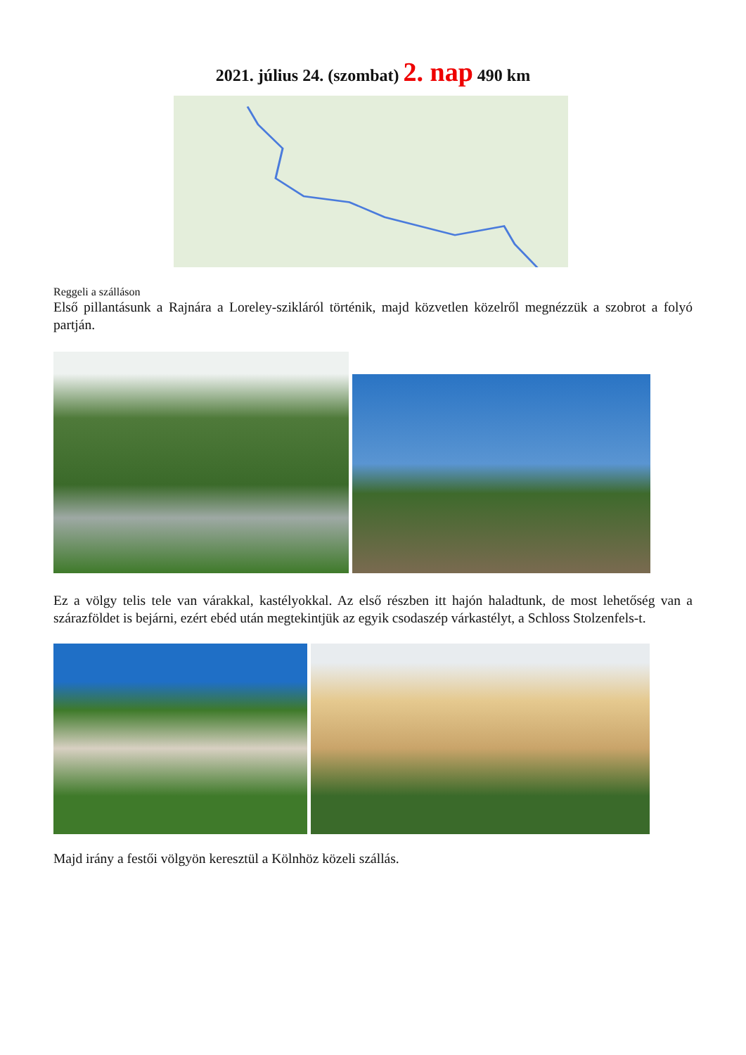2021. július 24. (szombat) 2. nap 490 km
Reggeli a szálláson
Első pillantásunk a Rajnára a Loreley-szikláról történik, majd közvetlen közelről megnézzük a szobrot a folyó partján.
Ez a völgy telis tele van várakkal, kastélyokkal. Az első részben itt hajón haladtunk, de most lehetőség van a szárazföldet is bejárni, ezért ebéd után megtekintjük az egyik csodaszép várkastélyt, a Schloss Stolzenfels-t.
Majd irány a festői völgyön keresztül a Kölnhöz közeli szállás.